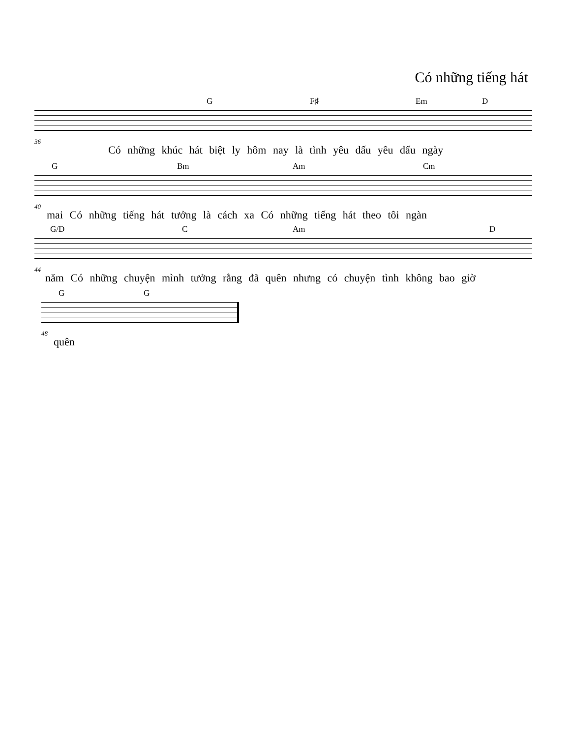Có những tiếng hát
G F♯ Em D
36
Có những khúc hát biệt ly hôm nay là tình yêu dấu yêu dấu ngày
G Bm Am Cm
40
mai Có những tiếng hát tưởng là cách xa Có những tiếng hát theo tôi ngàn
G/D C Am D
44
năm Có những chuyện mình tưởng rằng đã quên nhưng có chuyện tình không bao giờ
G G
48
quên